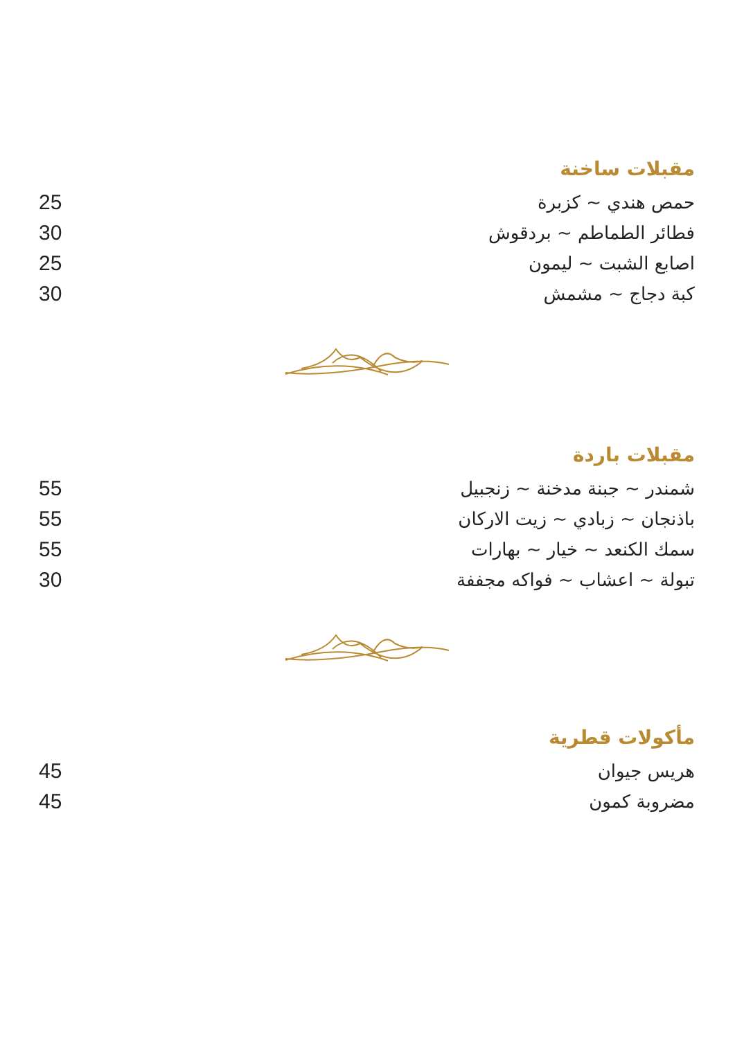مقبلات ساخنة
حمص هندي ~ كزبرة 25
فطائر الطماطم ~ بردقوش 30
اصابع الشبت ~ ليمون 25
كبة دجاج ~ مشمش 30
مقبلات باردة
شمندر ~ جبنة مدخنة ~ زنجبيل 55
باذنجان ~ زبادي ~ زيت الاركان 55
سمك الكنعد ~ خيار ~ بهارات 55
تبولة ~ اعشاب ~ فواكه مجففة 30
مأكولات قطرية
هريس جيوان 45
مضروبة كمون 45